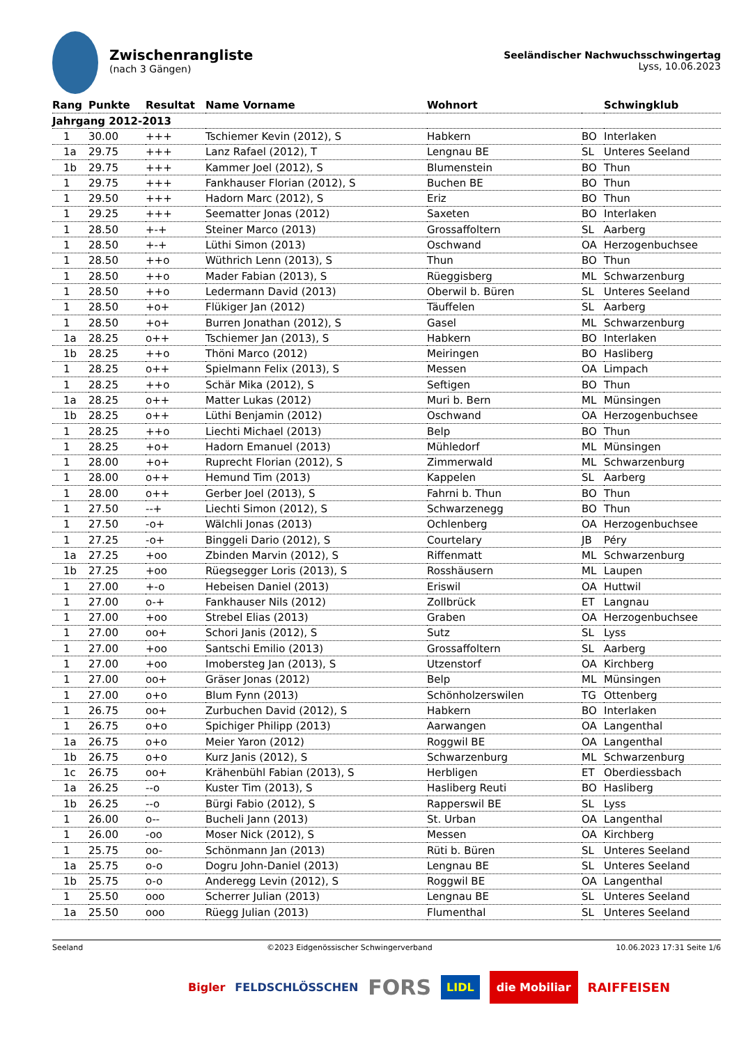Zwischenrangliste
(nach 3 Gängen)
Seeländischer Nachwuchsschwingertag
Lyss, 10.06.2023
| Rang | Punkte | Resultat | Name Vorname | Wohnort | | Schwingklub |
| --- | --- | --- | --- | --- | --- | --- |
| Jahrgang 2012-2013 | | | | | | |
| 1 | 30.00 | +++ | Tschiemer Kevin (2012), S | Habkern | BO | Interlaken |
| 1a | 29.75 | +++ | Lanz Rafael (2012), T | Lengnau BE | SL | Unteres Seeland |
| 1b | 29.75 | +++ | Kammer Joel (2012), S | Blumenstein | BO | Thun |
| 1 | 29.75 | +++ | Fankhauser Florian (2012), S | Buchen BE | BO | Thun |
| 1 | 29.50 | +++ | Hadorn Marc (2012), S | Eriz | BO | Thun |
| 1 | 29.25 | +++ | Seematter Jonas (2012) | Saxeten | BO | Interlaken |
| 1 | 28.50 | +-+ | Steiner Marco (2013) | Grossaffoltern | SL | Aarberg |
| 1 | 28.50 | +-+ | Lüthi Simon (2013) | Oschwand | OA | Herzogenbuchsee |
| 1 | 28.50 | ++o | Wüthrich Lenn (2013), S | Thun | BO | Thun |
| 1 | 28.50 | ++o | Mader Fabian (2013), S | Rüeggisberg | ML | Schwarzenburg |
| 1 | 28.50 | ++o | Ledermann David (2013) | Oberwil b. Büren | SL | Unteres Seeland |
| 1 | 28.50 | +o+ | Flükiger Jan (2012) | Täuffelen | SL | Aarberg |
| 1 | 28.50 | +o+ | Burren Jonathan (2012), S | Gasel | ML | Schwarzenburg |
| 1a | 28.25 | o++ | Tschiemer Jan (2013), S | Habkern | BO | Interlaken |
| 1b | 28.25 | ++o | Thöni Marco (2012) | Meiringen | BO | Hasliberg |
| 1 | 28.25 | o++ | Spielmann Felix (2013), S | Messen | OA | Limpach |
| 1 | 28.25 | ++o | Schär Mika (2012), S | Seftigen | BO | Thun |
| 1a | 28.25 | o++ | Matter Lukas (2012) | Muri b. Bern | ML | Münsingen |
| 1b | 28.25 | o++ | Lüthi Benjamin (2012) | Oschwand | OA | Herzogenbuchsee |
| 1 | 28.25 | ++o | Liechti Michael (2013) | Belp | BO | Thun |
| 1 | 28.25 | +o+ | Hadorn Emanuel (2013) | Mühledorf | ML | Münsingen |
| 1 | 28.00 | +o+ | Ruprecht Florian (2012), S | Zimmerwald | ML | Schwarzenburg |
| 1 | 28.00 | o++ | Hemund Tim (2013) | Kappelen | SL | Aarberg |
| 1 | 28.00 | o++ | Gerber Joel (2013), S | Fahrni b. Thun | BO | Thun |
| 1 | 27.50 | --+ | Liechti Simon (2012), S | Schwarzenegg | BO | Thun |
| 1 | 27.50 | -o+ | Wälchli Jonas (2013) | Ochlenberg | OA | Herzogenbuchsee |
| 1 | 27.25 | -o+ | Binggeli Dario (2012), S | Courtelary | JB | Péry |
| 1a | 27.25 | +oo | Zbinden Marvin (2012), S | Riffenmatt | ML | Schwarzenburg |
| 1b | 27.25 | +oo | Rüegsegger Loris (2013), S | Rosshäusern | ML | Laupen |
| 1 | 27.00 | +-o | Hebeisen Daniel (2013) | Eriswil | OA | Huttwil |
| 1 | 27.00 | o-+ | Fankhauser Nils (2012) | Zollbrück | ET | Langnau |
| 1 | 27.00 | +oo | Strebel Elias (2013) | Graben | OA | Herzogenbuchsee |
| 1 | 27.00 | oo+ | Schori Janis (2012), S | Sutz | SL | Lyss |
| 1 | 27.00 | +oo | Santschi Emilio (2013) | Grossaffoltern | SL | Aarberg |
| 1 | 27.00 | +oo | Imobersteg Jan (2013), S | Utzenstorf | OA | Kirchberg |
| 1 | 27.00 | oo+ | Gräser Jonas (2012) | Belp | ML | Münsingen |
| 1 | 27.00 | o+o | Blum Fynn (2013) | Schönholzerswilen | TG | Ottenberg |
| 1 | 26.75 | oo+ | Zurbuchen David (2012), S | Habkern | BO | Interlaken |
| 1 | 26.75 | o+o | Spichiger Philipp (2013) | Aarwangen | OA | Langenthal |
| 1a | 26.75 | o+o | Meier Yaron (2012) | Roggwil BE | OA | Langenthal |
| 1b | 26.75 | o+o | Kurz Janis (2012), S | Schwarzenburg | ML | Schwarzenburg |
| 1c | 26.75 | oo+ | Krähenbühl Fabian (2013), S | Herbligen | ET | Oberdiessbach |
| 1a | 26.25 | --o | Kuster Tim (2013), S | Hasliberg Reuti | BO | Hasliberg |
| 1b | 26.25 | --o | Bürgi Fabio (2012), S | Rapperswil BE | SL | Lyss |
| 1 | 26.00 | o-- | Bucheli Jann (2013) | St. Urban | OA | Langenthal |
| 1 | 26.00 | -oo | Moser Nick (2012), S | Messen | OA | Kirchberg |
| 1 | 25.75 | oo- | Schönmann Jan (2013) | Rüti b. Büren | SL | Unteres Seeland |
| 1a | 25.75 | o-o | Dogru John-Daniel (2013) | Lengnau BE | SL | Unteres Seeland |
| 1b | 25.75 | o-o | Anderegg Levin (2012), S | Roggwil BE | OA | Langenthal |
| 1 | 25.50 | ooo | Scherrer Julian (2013) | Lengnau BE | SL | Unteres Seeland |
| 1a | 25.50 | ooo | Rüegg Julian (2013) | Flumenthal | SL | Unteres Seeland |
Seeland ©2023 Eidgenössischer Schwingerverband 10.06.2023 17:31 Seite 1/6
Bigler FELDSCHLÖSSCHEN FORS LIDL die Mobiliar RAIFFEISEN